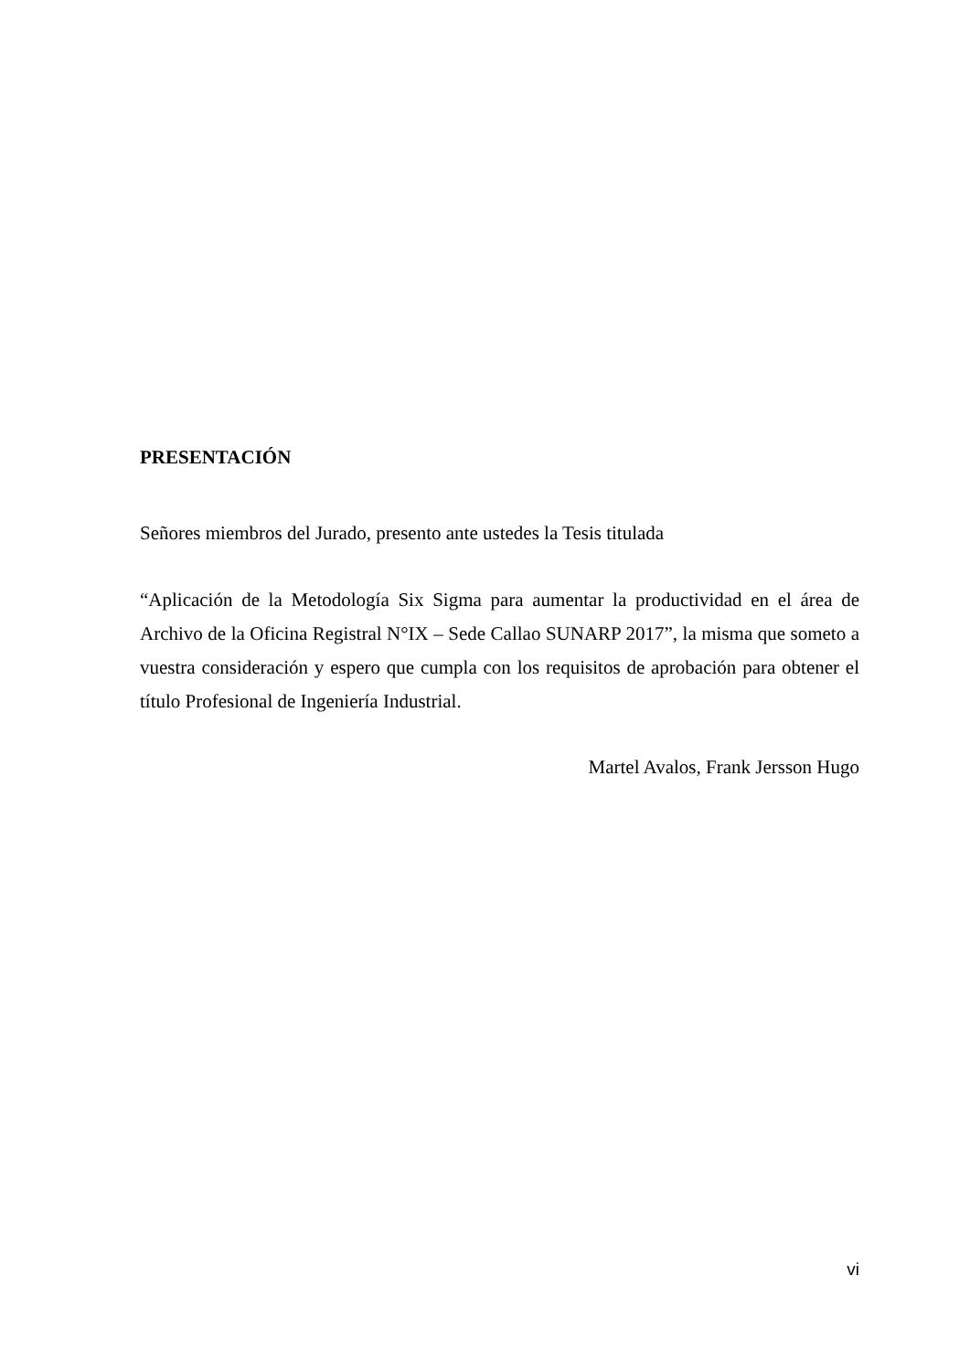PRESENTACIÓN
Señores miembros del Jurado, presento ante ustedes la Tesis titulada
“Aplicación de la Metodología Six Sigma para aumentar la productividad en el área de Archivo de la Oficina Registral N°IX – Sede Callao SUNARP 2017”, la misma que someto a vuestra consideración y espero que cumpla con los requisitos de aprobación para obtener el título Profesional de Ingeniería Industrial.
Martel Avalos, Frank Jersson Hugo
vi